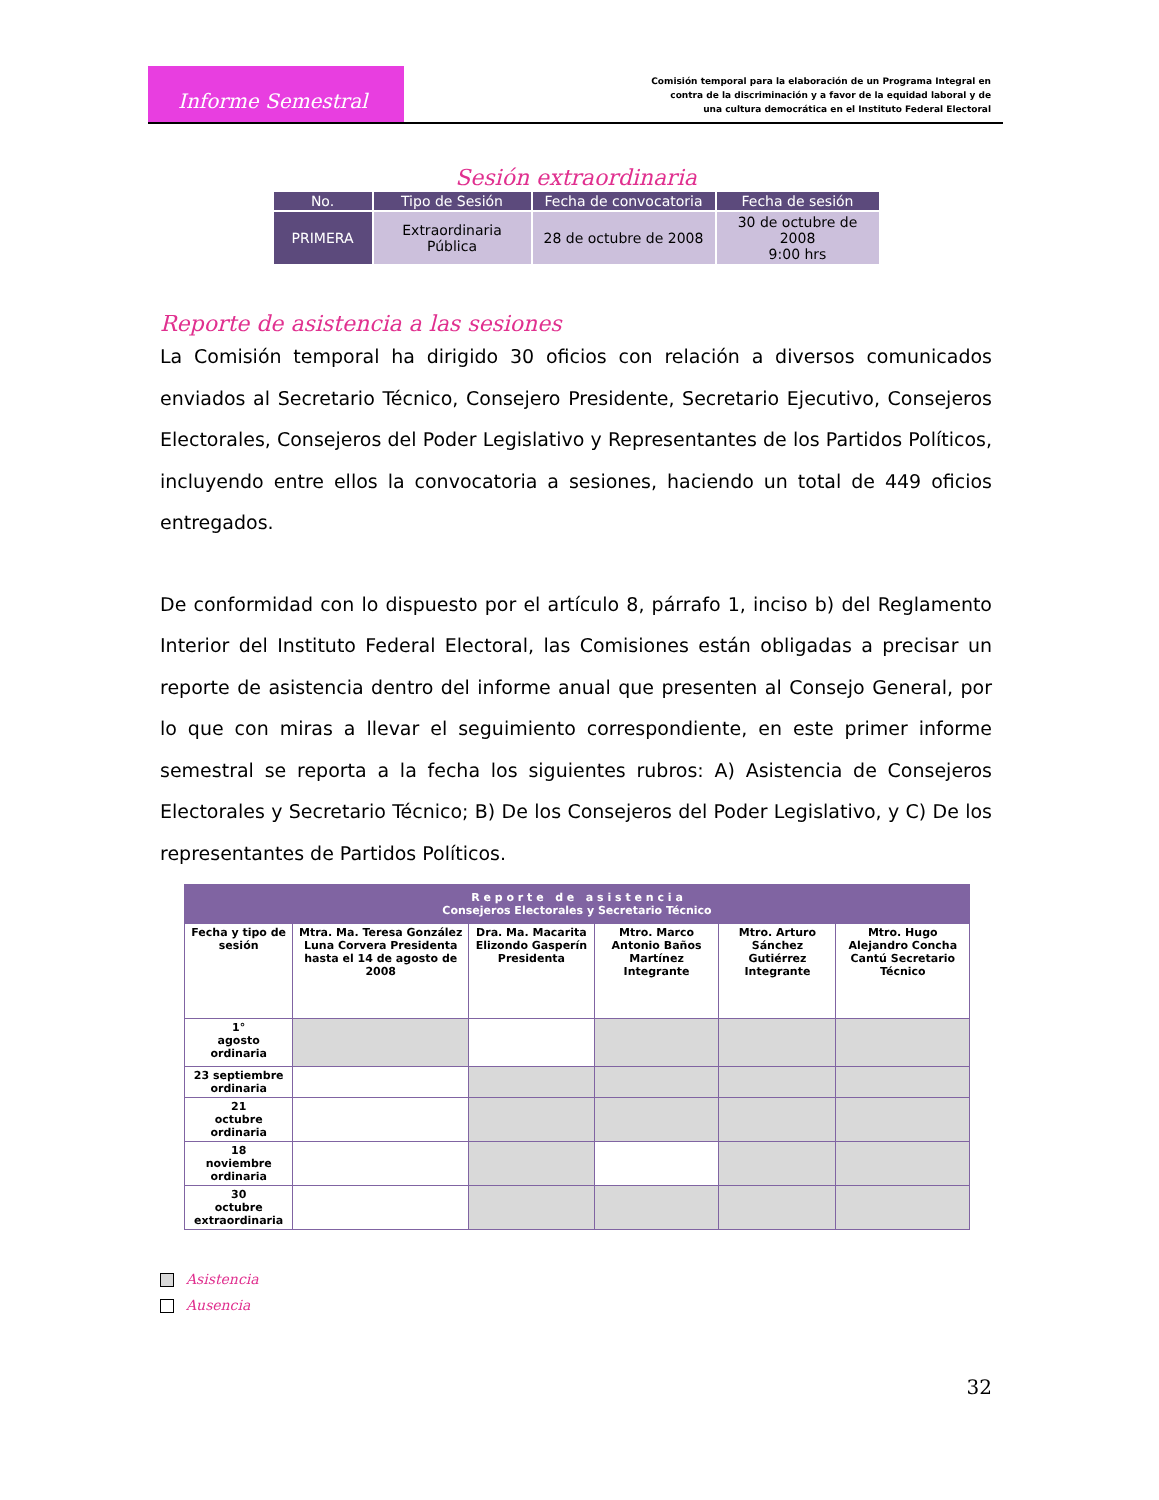Informe Semestral
Comisión temporal para la elaboración de un Programa Integral en
contra de la discriminación y a favor de la equidad laboral y de
una cultura democrática en el Instituto Federal Electoral
Sesión extraordinaria
| No. | Tipo de Sesión | Fecha de convocatoria | Fecha de sesión |
| --- | --- | --- | --- |
| PRIMERA | Extraordinaria Pública | 28 de octubre de 2008 | 30 de octubre de 2008 9:00 hrs |
Reporte de asistencia a las sesiones
La Comisión temporal ha dirigido 30 oficios con relación a diversos comunicados enviados al Secretario Técnico, Consejero Presidente, Secretario Ejecutivo, Consejeros Electorales, Consejeros del Poder Legislativo y Representantes de los Partidos Políticos, incluyendo entre ellos la convocatoria a sesiones, haciendo un total de 449 oficios entregados.
De conformidad con lo dispuesto por el artículo 8, párrafo 1, inciso b) del Reglamento Interior del Instituto Federal Electoral, las Comisiones están obligadas a precisar un reporte de asistencia dentro del informe anual que presenten al Consejo General, por lo que con miras a llevar el seguimiento correspondiente, en este primer informe semestral se reporta a la fecha los siguientes rubros: A) Asistencia de Consejeros Electorales y Secretario Técnico; B) De los Consejeros del Poder Legislativo, y C) De los representantes de Partidos Políticos.
| R e p o r t e d e a s i s t e n c i a Consejeros Electorales y Secretario Técnico | | | | | |
| --- | --- | --- | --- | --- | --- |
| Fecha y tipo de sesión | Mtra. Ma. Teresa González Luna Corvera Presidenta hasta el 14 de agosto de 2008 | Dra. Ma. Macarita Elizondo Gasperín Presidenta | Mtro. Marco Antonio Baños Martínez Integrante | Mtro. Arturo Sánchez Gutiérrez Integrante | Mtro. Hugo Alejandro Concha Cantú Secretario Técnico |
| 1° agosto ordinaria | | | | | |
| 23 septiembre ordinaria | | | | | |
| 21 octubre ordinaria | | | | | |
| 18 noviembre ordinaria | | | | | |
| 30 octubre extraordinaria | | | | | |
Asistencia
Ausencia
32